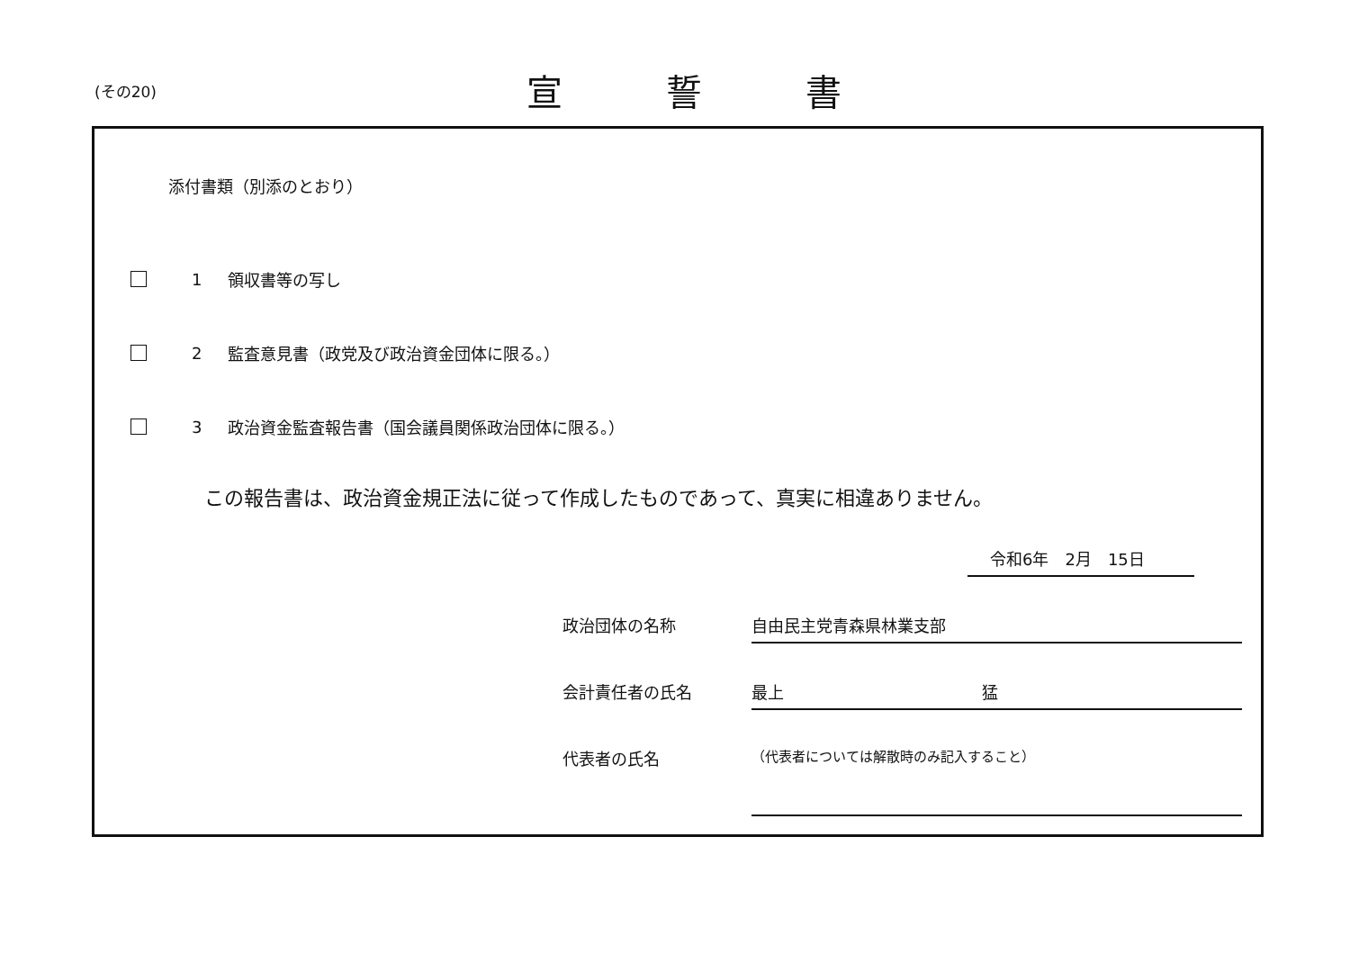(その20)
宣誓書
添付書類（別添のとおり）
1 領収書等の写し
2 監査意見書（政党及び政治資金団体に限る。）
3 政治資金監査報告書（国会議員関係政治団体に限る。）
この報告書は、政治資金規正法に従って作成したものであって、真実に相違ありません。
令和6年　2月　15日
政治団体の名称 自由民主党青森県林業支部
会計責任者の氏名 最上 猛
代表者の氏名
（代表者については解散時のみ記入すること）